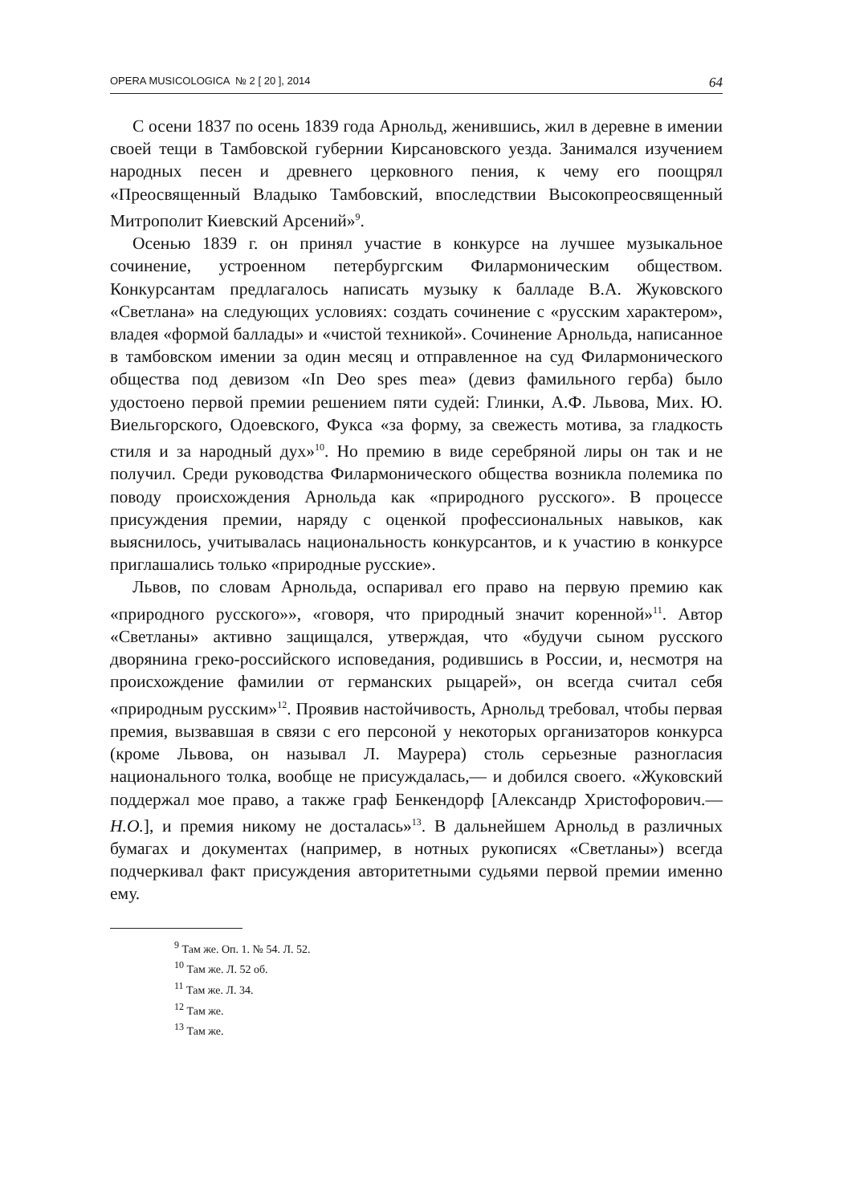OPERA MUSICOLOGICA № 2 [ 20 ], 2014 64
С осени 1837 по осень 1839 года Арнольд, женившись, жил в деревне в имении своей тещи в Тамбовской губернии Кирсановского уезда. Занимался изучением народных песен и древнего церковного пения, к чему его поощрял «Преосвященный Владыко Тамбовский, впоследствии Высокопреосвященный Митрополит Киевский Арсений»<sup>9</sup>.
Осенью 1839 г. он принял участие в конкурсе на лучшее музыкальное сочинение, устроенном петербургским Филармоническим обществом. Конкурсантам предлагалось написать музыку к балладе В.А. Жуковского «Светлана» на следующих условиях: создать сочинение с «русским характером», владея «формой баллады» и «чистой техникой». Сочинение Арнольда, написанное в тамбовском имении за один месяц и отправленное на суд Филармонического общества под девизом «In Deo spes mea» (девиз фамильного герба) было удостоено первой премии решением пяти судей: Глинки, А.Ф. Львова, Мих. Ю. Виельгорского, Одоевского, Фукса «за форму, за свежесть мотива, за гладкость стиля и за народный дух»<sup>10</sup>. Но премию в виде серебряной лиры он так и не получил. Среди руководства Филармонического общества возникла полемика по поводу происхождения Арнольда как «природного русского». В процессе присуждения премии, наряду с оценкой профессиональных навыков, как выяснилось, учитывалась национальность конкурсантов, и к участию в конкурсе приглашались только «природные русские».
Львов, по словам Арнольда, оспаривал его право на первую премию как «природного русского»», «говоря, что природный значит коренной»<sup>11</sup>. Автор «Светланы» активно защищался, утверждая, что «будучи сыном русского дворянина греко-российского исповедания, родившись в России, и, несмотря на происхождение фамилии от германских рыцарей», он всегда считал себя «природным русским»<sup>12</sup>. Проявив настойчивость, Арнольд требовал, чтобы первая премия, вызвавшая в связи с его персоной у некоторых организаторов конкурса (кроме Львова, он называл Л. Маурера) столь серьезные разногласия национального толка, вообще не присуждалась,— и добился своего. «Жуковский поддержал мое право, а также граф Бенкендорф [Александр Христофорович.— Н.О.], и премия никому не досталась»<sup>13</sup>. В дальнейшем Арнольд в различных бумагах и документах (например, в нотных рукописях «Светланы») всегда подчеркивал факт присуждения авторитетными судьями первой премии именно ему.
<sup>9</sup> Там же. Оп. 1. № 54. Л. 52.
<sup>10</sup> Там же. Л. 52 об.
<sup>11</sup> Там же. Л. 34.
<sup>12</sup> Там же.
<sup>13</sup> Там же.